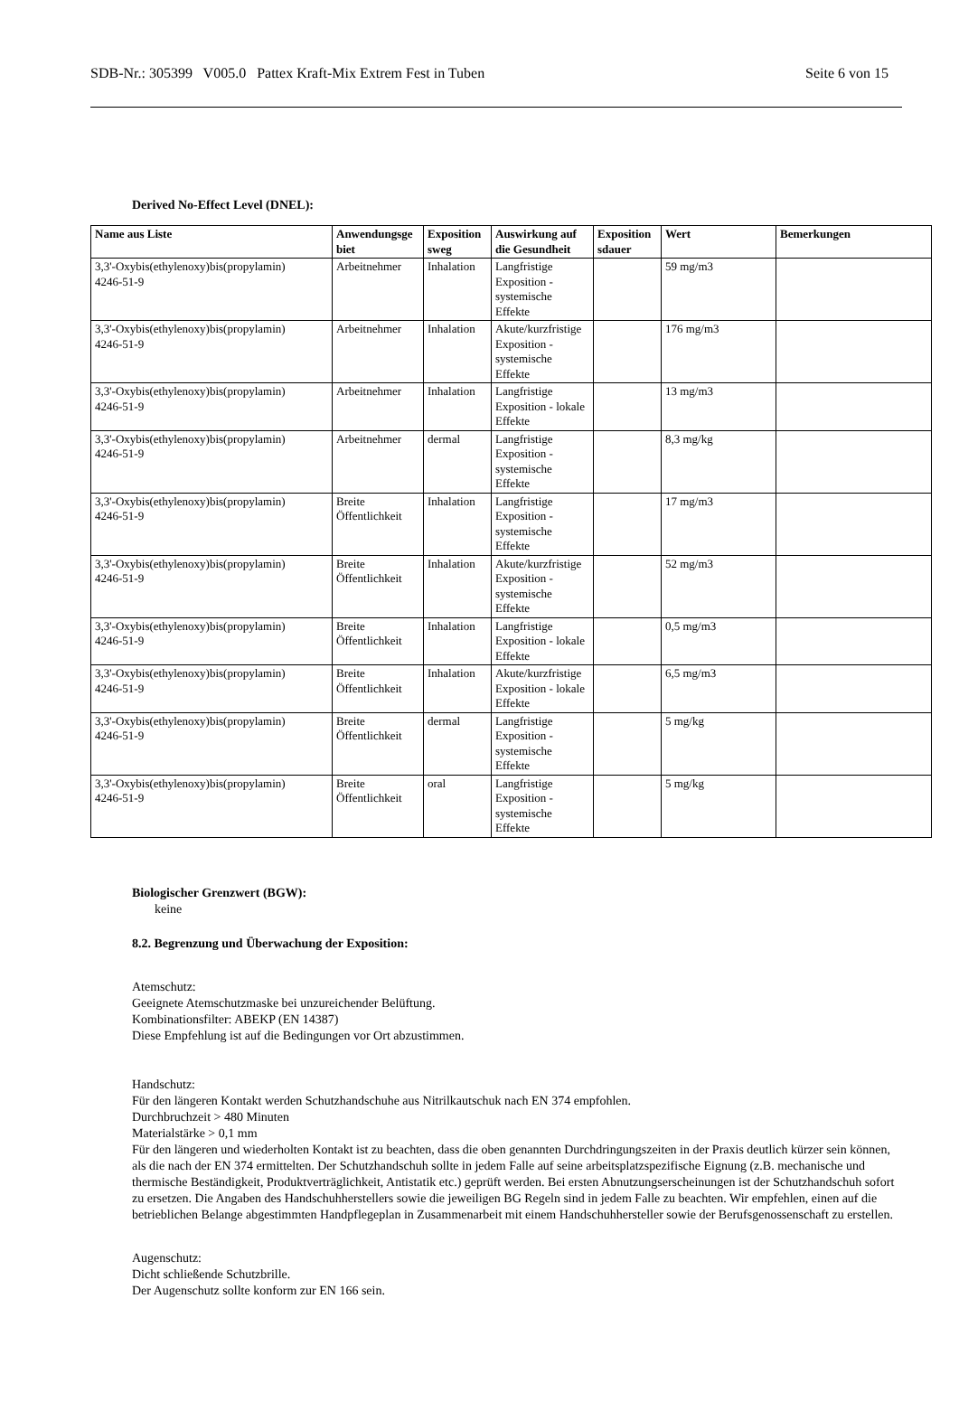SDB-Nr.: 305399 V005.0 Pattex Kraft-Mix Extrem Fest in Tuben Seite 6 von 15
Derived No-Effect Level (DNEL):
| Name aus Liste | Anwendungsge biet | Exposition sweg | Auswirkung auf die Gesundheit | Exposition sdauer | Wert | Bemerkungen |
| --- | --- | --- | --- | --- | --- | --- |
| 3,3'-Oxybis(ethylenoxy)bis(propylamin) 4246-51-9 | Arbeitnehmer | Inhalation | Langfristige Exposition - systemische Effekte | | 59 mg/m3 | |
| 3,3'-Oxybis(ethylenoxy)bis(propylamin) 4246-51-9 | Arbeitnehmer | Inhalation | Akute/kurzfristige Exposition - systemische Effekte | | 176 mg/m3 | |
| 3,3'-Oxybis(ethylenoxy)bis(propylamin) 4246-51-9 | Arbeitnehmer | Inhalation | Langfristige Exposition - lokale Effekte | | 13 mg/m3 | |
| 3,3'-Oxybis(ethylenoxy)bis(propylamin) 4246-51-9 | Arbeitnehmer | dermal | Langfristige Exposition - systemische Effekte | | 8,3 mg/kg | |
| 3,3'-Oxybis(ethylenoxy)bis(propylamin) 4246-51-9 | Breite Öffentlichkeit | Inhalation | Langfristige Exposition - systemische Effekte | | 17 mg/m3 | |
| 3,3'-Oxybis(ethylenoxy)bis(propylamin) 4246-51-9 | Breite Öffentlichkeit | Inhalation | Akute/kurzfristige Exposition - systemische Effekte | | 52 mg/m3 | |
| 3,3'-Oxybis(ethylenoxy)bis(propylamin) 4246-51-9 | Breite Öffentlichkeit | Inhalation | Langfristige Exposition - lokale Effekte | | 0,5 mg/m3 | |
| 3,3'-Oxybis(ethylenoxy)bis(propylamin) 4246-51-9 | Breite Öffentlichkeit | Inhalation | Akute/kurzfristige Exposition - lokale Effekte | | 6,5 mg/m3 | |
| 3,3'-Oxybis(ethylenoxy)bis(propylamin) 4246-51-9 | Breite Öffentlichkeit | dermal | Langfristige Exposition - systemische Effekte | | 5 mg/kg | |
| 3,3'-Oxybis(ethylenoxy)bis(propylamin) 4246-51-9 | Breite Öffentlichkeit | oral | Langfristige Exposition - systemische Effekte | | 5 mg/kg | |
Biologischer Grenzwert (BGW):
keine
8.2. Begrenzung und Überwachung der Exposition:
Atemschutz:
Geeignete Atemschutzmaske bei unzureichender Belüftung.
Kombinationsfilter: ABEKP (EN 14387)
Diese Empfehlung ist auf die Bedingungen vor Ort abzustimmen.
Handschutz:
Für den längeren Kontakt werden Schutzhandschuhe aus Nitrilkautschuk nach EN 374 empfohlen.
Durchbruchzeit > 480 Minuten
Materialstärke > 0,1 mm
Für den längeren und wiederholten Kontakt ist zu beachten, dass die oben genannten Durchdringungszeiten in der Praxis deutlich kürzer sein können, als die nach der EN 374 ermittelten. Der Schutzhandschuh sollte in jedem Falle auf seine arbeitsplatzspezifische Eignung (z.B. mechanische und thermische Beständigkeit, Produktverträglichkeit, Antistatik etc.) geprüft werden. Bei ersten Abnutzungserscheinungen ist der Schutzhandschuh sofort zu ersetzen. Die Angaben des Handschuhherstellers sowie die jeweiligen BG Regeln sind in jedem Falle zu beachten. Wir empfehlen, einen auf die betrieblichen Belange abgestimmten Handpflegeplan in Zusammenarbeit mit einem Handschuhhersteller sowie der Berufsgenossenschaft zu erstellen.
Augenschutz:
Dicht schließende Schutzbrille.
Der Augenschutz sollte konform zur EN 166 sein.